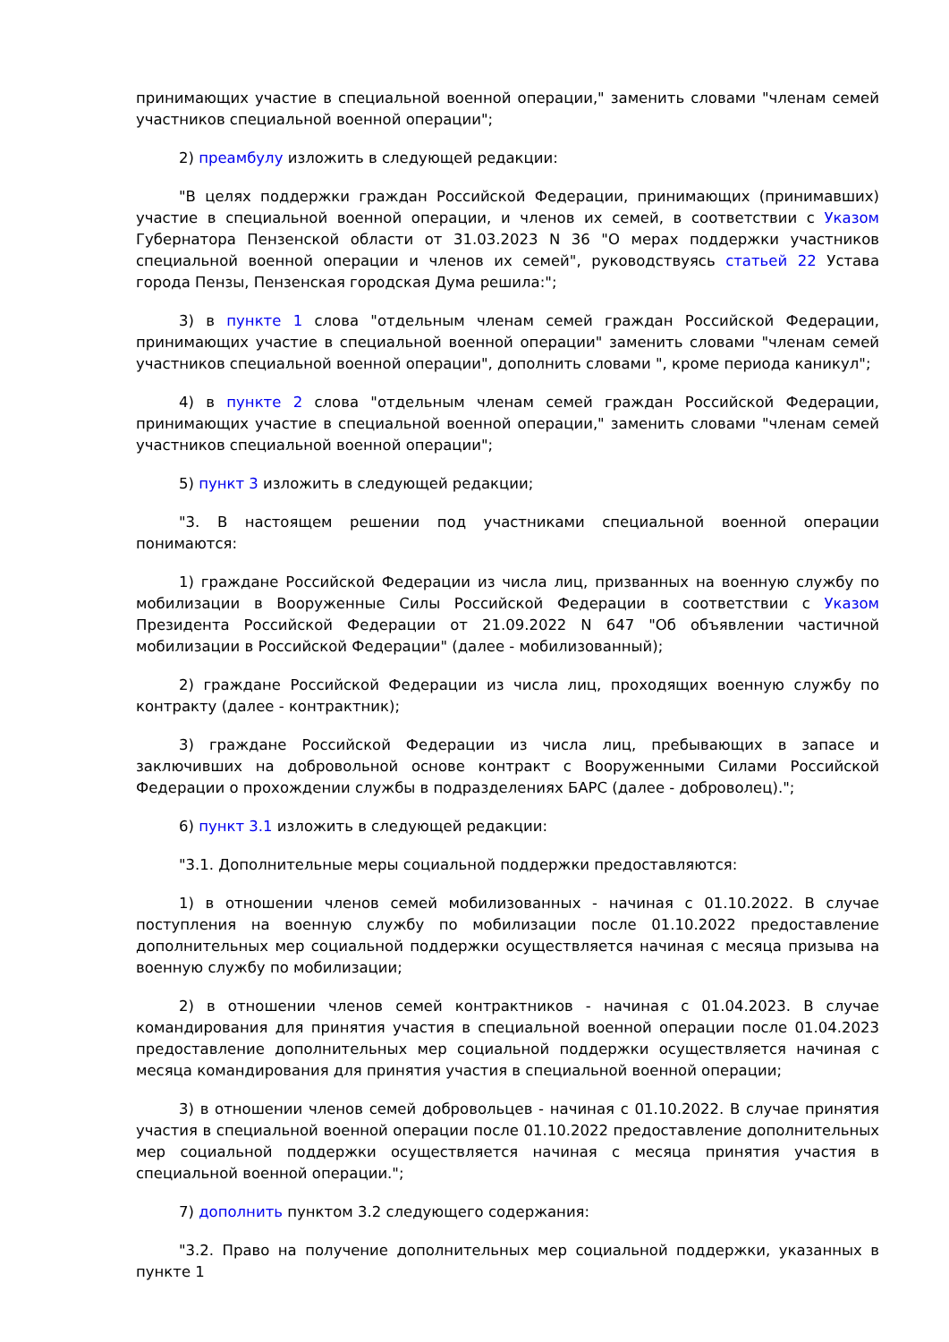принимающих участие в специальной военной операции," заменить словами "членам семей участников специальной военной операции";
2) преамбулу изложить в следующей редакции:
"В целях поддержки граждан Российской Федерации, принимающих (принимавших) участие в специальной военной операции, и членов их семей, в соответствии с Указом Губернатора Пензенской области от 31.03.2023 N 36 "О мерах поддержки участников специальной военной операции и членов их семей", руководствуясь статьей 22 Устава города Пензы, Пензенская городская Дума решила:";
3) в пункте 1 слова "отдельным членам семей граждан Российской Федерации, принимающих участие в специальной военной операции" заменить словами "членам семей участников специальной военной операции", дополнить словами ", кроме периода каникул";
4) в пункте 2 слова "отдельным членам семей граждан Российской Федерации, принимающих участие в специальной военной операции," заменить словами "членам семей участников специальной военной операции";
5) пункт 3 изложить в следующей редакции;
"3. В настоящем решении под участниками специальной военной операции понимаются:
1) граждане Российской Федерации из числа лиц, призванных на военную службу по мобилизации в Вооруженные Силы Российской Федерации в соответствии с Указом Президента Российской Федерации от 21.09.2022 N 647 "Об объявлении частичной мобилизации в Российской Федерации" (далее - мобилизованный);
2) граждане Российской Федерации из числа лиц, проходящих военную службу по контракту (далее - контрактник);
3) граждане Российской Федерации из числа лиц, пребывающих в запасе и заключивших на добровольной основе контракт с Вооруженными Силами Российской Федерации о прохождении службы в подразделениях БАРС (далее - доброволец).";
6) пункт 3.1 изложить в следующей редакции:
"3.1. Дополнительные меры социальной поддержки предоставляются:
1) в отношении членов семей мобилизованных - начиная с 01.10.2022. В случае поступления на военную службу по мобилизации после 01.10.2022 предоставление дополнительных мер социальной поддержки осуществляется начиная с месяца призыва на военную службу по мобилизации;
2) в отношении членов семей контрактников - начиная с 01.04.2023. В случае командирования для принятия участия в специальной военной операции после 01.04.2023 предоставление дополнительных мер социальной поддержки осуществляется начиная с месяца командирования для принятия участия в специальной военной операции;
3) в отношении членов семей добровольцев - начиная с 01.10.2022. В случае принятия участия в специальной военной операции после 01.10.2022 предоставление дополнительных мер социальной поддержки осуществляется начиная с месяца принятия участия в специальной военной операции.";
7) дополнить пунктом 3.2 следующего содержания:
"3.2. Право на получение дополнительных мер социальной поддержки, указанных в пункте 1